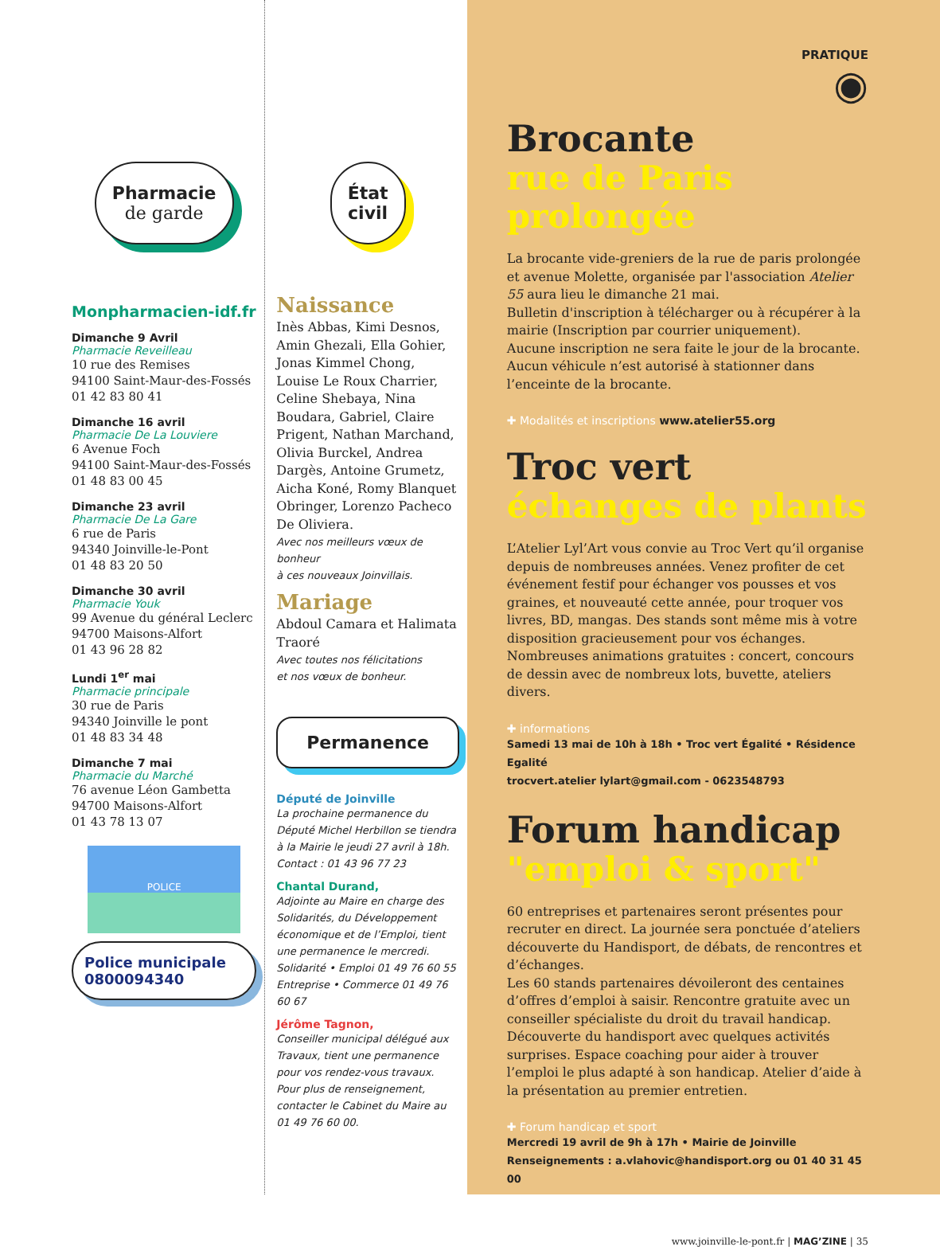Pharmacie
de garde
Monpharmacien-idf.fr
Dimanche 9 Avril
Pharmacie Reveilleau
10 rue des Remises
94100 Saint-Maur-des-Fossés
01 42 83 80 41
Dimanche 16 avril
Pharmacie De La Louviere
6 Avenue Foch
94100 Saint-Maur-des-Fossés
01 48 83 00 45
Dimanche 23 avril
Pharmacie De La Gare
6 rue de Paris
94340 Joinville-le-Pont
01 48 83 20 50
Dimanche 30 avril
Pharmacie Youk
99 Avenue du général Leclerc
94700 Maisons-Alfort
01 43 96 28 82
Lundi 1<sup>er</sup> mai
Pharmacie principale
30 rue de Paris
94340 Joinville le pont
01 48 83 34 48
Dimanche 7 mai
Pharmacie du Marché
76 avenue Léon Gambetta
94700 Maisons-Alfort
01 43 78 13 07
POLICE
Police municipale
0800094340
État
civil
Naissance
Inès Abbas, Kimi Desnos, Amin Ghezali, Ella Gohier, Jonas Kimmel Chong, Louise Le Roux Charrier, Celine Shebaya, Nina Boudara, Gabriel, Claire Prigent, Nathan Marchand, Olivia Burckel, Andrea Dargès, Antoine Grumetz, Aicha Koné, Romy Blanquet Obringer, Lorenzo Pacheco De Oliviera.
Avec nos meilleurs vœux de bonheur
à ces nouveaux Joinvillais.
Mariage
Abdoul Camara et Halimata Traoré
Avec toutes nos félicitations
et nos vœux de bonheur.
Permanence
Député de Joinville
La prochaine permanence du Député Michel Herbillon se tiendra à la Mairie le jeudi 27 avril à 18h.
Contact : 01 43 96 77 23
Chantal Durand,
Adjointe au Maire en charge des Solidarités, du Développement économique et de l’Emploi, tient une permanence le mercredi.
Solidarité • Emploi 01 49 76 60 55
Entreprise • Commerce 01 49 76 60 67
Jérôme Tagnon,
Conseiller municipal délégué aux Travaux, tient une permanence pour vos rendez-vous travaux. Pour plus de renseignement, contacter le Cabinet du Maire au 01 49 76 60 00.
PRATIQUE
◉
Brocante
rue de Paris prolongée
La brocante vide-greniers de la rue de paris prolongée et avenue Molette, organisée par l'association Atelier 55 aura lieu le dimanche 21 mai.
Bulletin d'inscription à télécharger ou à récupérer à la mairie (Inscription par courrier uniquement).
Aucune inscription ne sera faite le jour de la brocante.
Aucun véhicule n’est autorisé à stationner dans l’enceinte de la brocante.
✚ Modalités et inscriptions www.atelier55.org
Troc vert
échanges de plants
L’Atelier Lyl’Art vous convie au Troc Vert qu’il organise depuis de nombreuses années. Venez profiter de cet événement festif pour échanger vos pousses et vos graines, et nouveauté cette année, pour troquer vos livres, BD, mangas. Des stands sont même mis à votre disposition gracieusement pour vos échanges. Nombreuses animations gratuites : concert, concours de dessin avec de nombreux lots, buvette, ateliers divers.
✚ informations
Samedi 13 mai de 10h à 18h • Troc vert Égalité • Résidence Egalité
trocvert.atelier lylart@gmail.com - 0623548793
Forum handicap
"emploi & sport"
60 entreprises et partenaires seront présentes pour recruter en direct. La journée sera ponctuée d’ateliers découverte du Handisport, de débats, de rencontres et d’échanges.
Les 60 stands partenaires dévoileront des centaines d’offres d’emploi à saisir. Rencontre gratuite avec un conseiller spécialiste du droit du travail handicap. Découverte du handisport avec quelques activités surprises. Espace coaching pour aider à trouver l’emploi le plus adapté à son handicap. Atelier d’aide à la présentation au premier entretien.
✚ Forum handicap et sport
Mercredi 19 avril de 9h à 17h • Mairie de Joinville
Renseignements : a.vlahovic@handisport.org ou 01 40 31 45 00
www.joinville-le-pont.fr | MAG’ZINE | 35